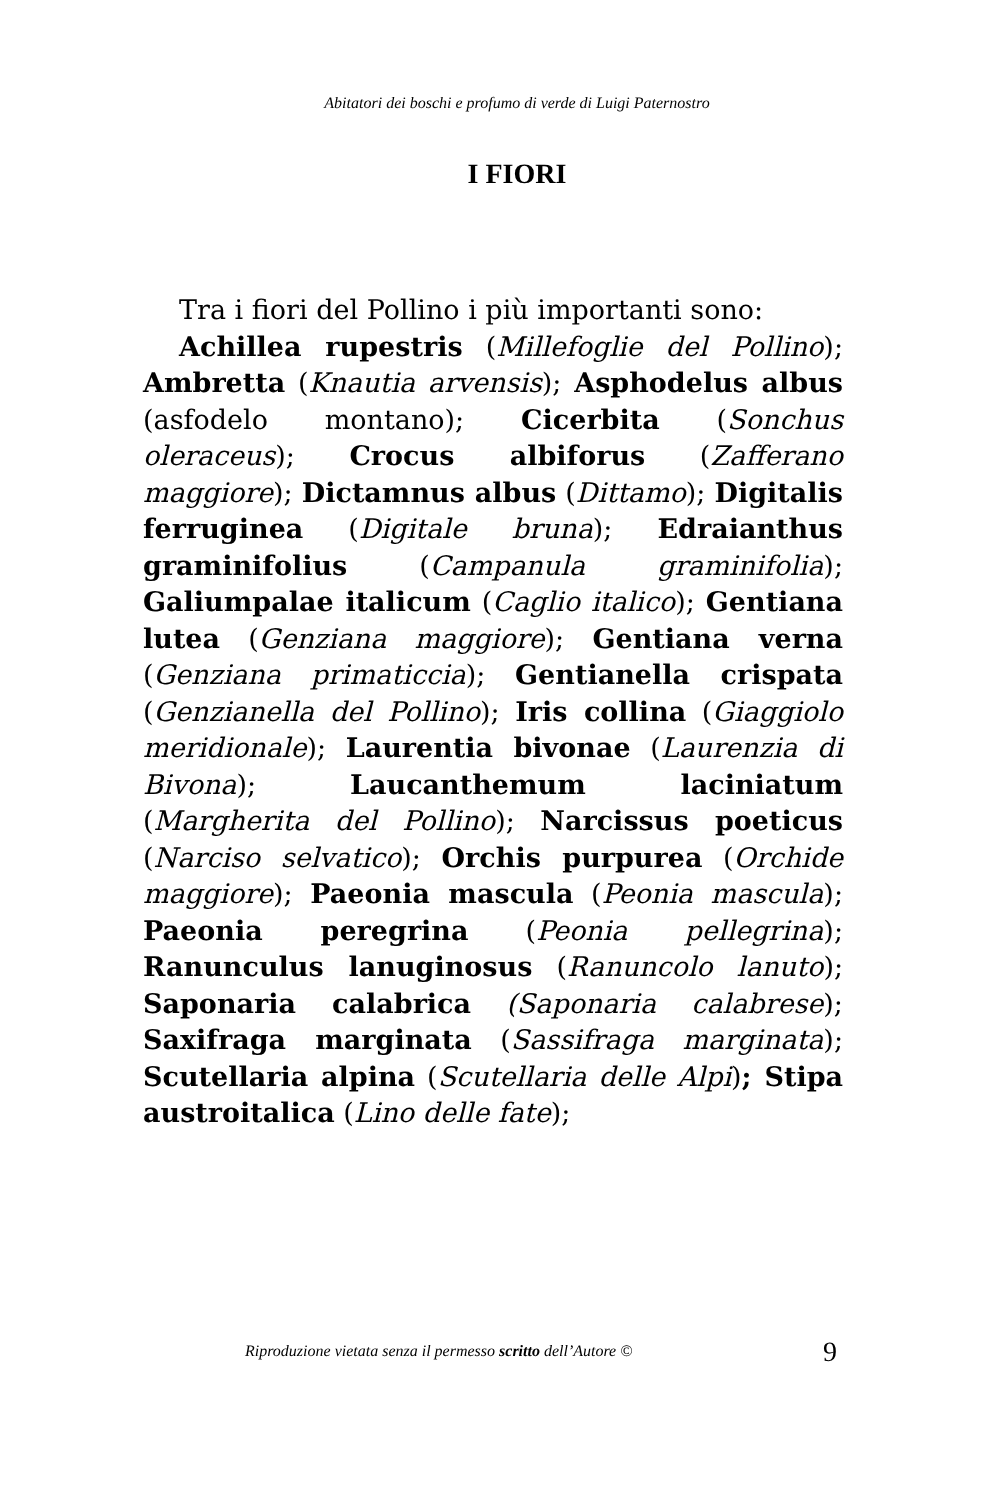Abitatori dei boschi e profumo di verde di Luigi Paternostro
I FIORI
Tra i fiori del Pollino i più importanti sono:
Achillea rupestris (Millefoglie del Pollino); Ambretta (Knautia arvensis); Asphodelus albus (asfodelo montano); Cicerbita (Sonchus oleraceus); Crocus albiforus (Zafferano maggiore); Dictamnus albus (Dittamo); Digitalis ferruginea (Digitale bruna); Edraianthus graminifolius (Campanula graminifolia); Galiumpalae italicum (Caglio italico); Gentiana lutea (Genziana maggiore); Gentiana verna (Genziana primaticcia); Gentianella crispata (Genzianella del Pollino); Iris collina (Giaggiolo meridionale); Laurentia bivonae (Laurenzia di Bivona); Laucanthemum laciniatum (Margherita del Pollino); Narcissus poeticus (Narciso selvatico); Orchis purpurea (Orchide maggiore); Paeonia mascula (Peonia mascula); Paeonia peregrina (Peonia pellegrina); Ranunculus lanuginosus (Ranuncolo lanuto); Saponaria calabrica (Saponaria calabrese); Saxifraga marginata (Sassifraga marginata); Scutellaria alpina (Scutellaria delle Alpi); Stipa austroitalica (Lino delle fate);
Riproduzione vietata senza il permesso scritto dell’Autore © 9